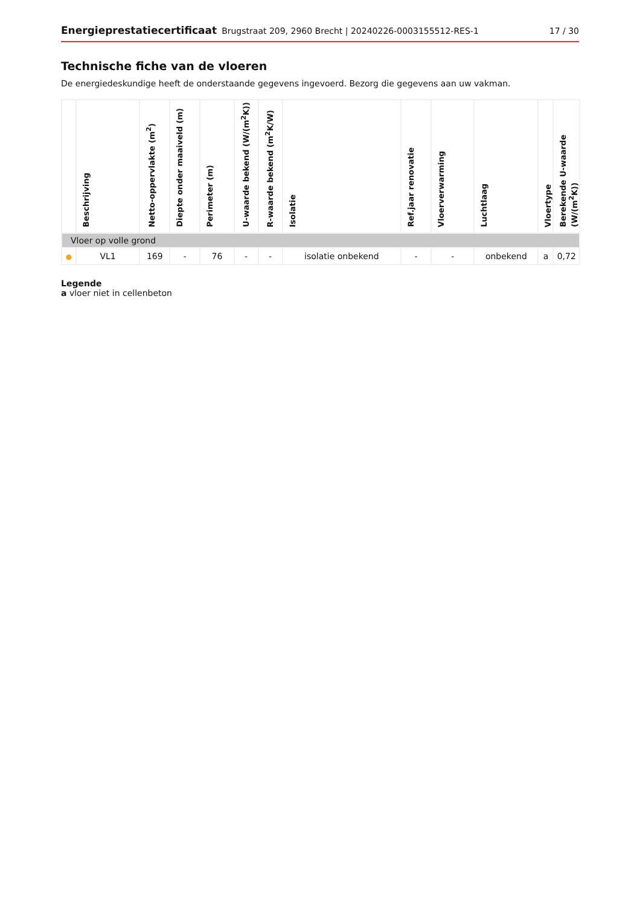Energieprestatiecertificaat Brugstraat 209, 2960 Brecht | 20240226-0003155512-RES-1 17 / 30
Technische fiche van de vloeren
De energiedeskundige heeft de onderstaande gegevens ingevoerd. Bezorg die gegevens aan uw vakman.
| | Beschrijving | Netto-oppervlakte (m<sup>2</sup>) | Diepte onder maaiveld (m) | Perimeter (m) | U-waarde bekend (W/(m<sup>2</sup>K)) | R-waarde bekend (m<sup>2</sup>K/W) | Isolatie | Ref.jaar renovatie | Vloerverwarming | Luchtlaag | Vloertype | Berekende U-waarde (W/(m<sup>2</sup>K)) |
| --- | --- | --- | --- | --- | --- | --- | --- | --- | --- | --- | --- | --- |
| Vloer op volle grond | | | | | | | | | | | | |
| ● | VL1 | 169 | - | 76 | - | - | isolatie onbekend | - | - | onbekend | a | 0,72 |
Legende
a vloer niet in cellenbeton